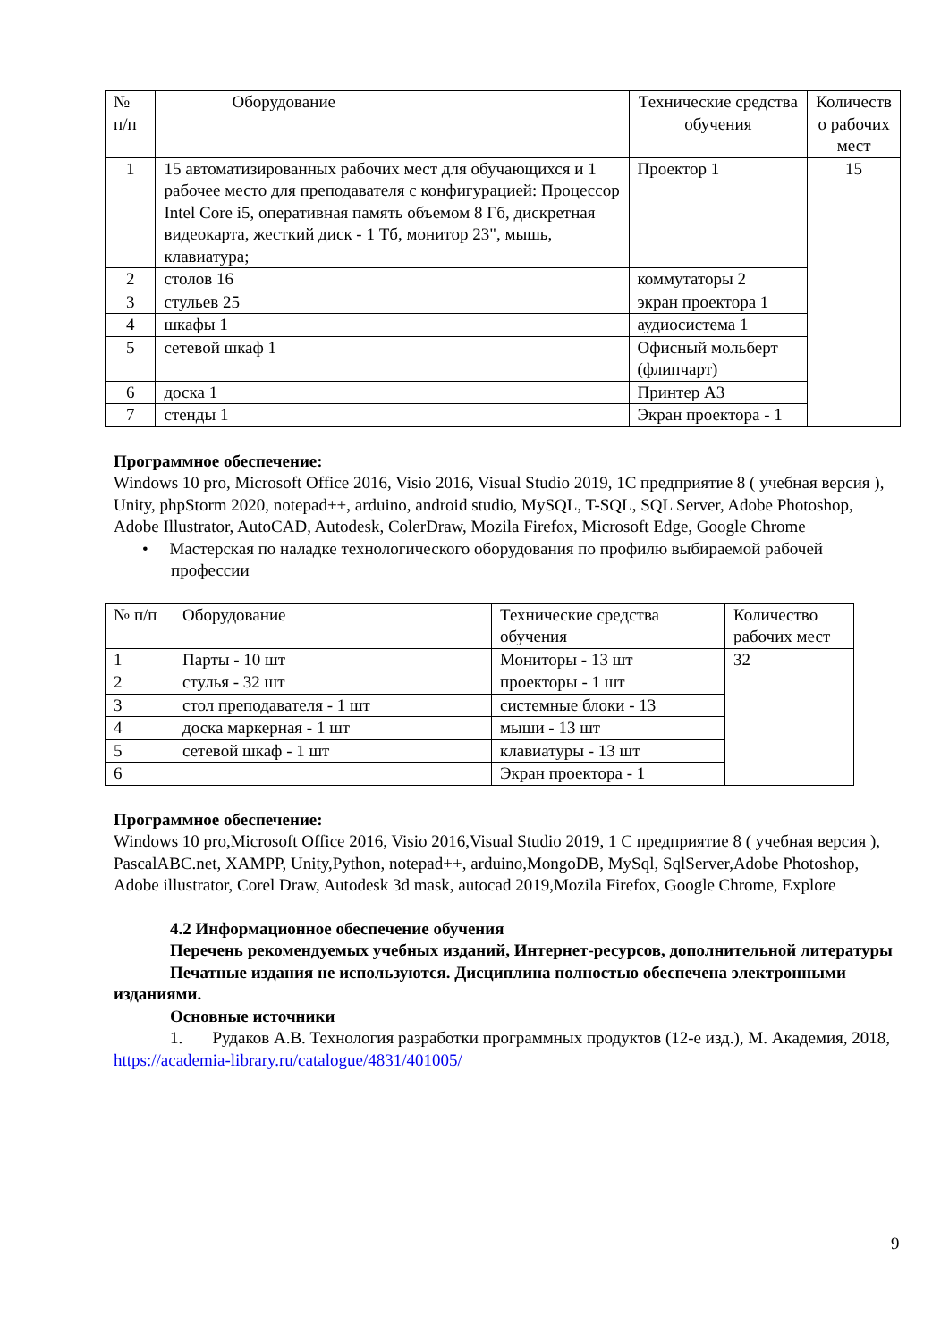| № п/п | Оборудование | Технические средства обучения | Количеств о рабочих мест |
| --- | --- | --- | --- |
| 1 | 15 автоматизированных рабочих мест для обучающихся и 1 рабочее место для преподавателя с конфигурацией: Процессор Intel Core i5, оперативная память объемом 8 Гб, дискретная видеокарта, жесткий диск - 1 Тб, монитор 23", мышь, клавиатура; | Проектор 1 | 15 |
| 2 | столов 16 | коммутаторы 2 | |
| 3 | стульев 25 | экран проектора 1 | |
| 4 | шкафы 1 | аудиосистема 1 | |
| 5 | сетевой шкаф 1 | Офисный мольберт (флипчарт) | |
| 6 | доска 1 | Принтер А3 | |
| 7 | стенды 1 | Экран проектора - 1 | |
Программное обеспечение:
Windows 10 pro, Microsoft Office 2016, Visio 2016, Visual Studio 2019, 1С предприятие 8 ( учебная версия ), Unity, phpStorm 2020, notepad++, arduino, android studio, MySQL, T-SQL, SQL Server, Adobe Photoshop, Adobe Illustrator, AutoCAD, Autodesk, ColerDraw, Mozila Firefox, Microsoft Edge, Google Chrome
• Мастерская по наладке технологического оборудования по профилю выбираемой рабочей профессии
| № п/п | Оборудование | Технические средства обучения | Количество рабочих мест |
| --- | --- | --- | --- |
| 1 | Парты - 10 шт | Мониторы - 13 шт | 32 |
| 2 | стулья - 32 шт | проекторы - 1 шт | |
| 3 | стол преподавателя - 1 шт | системные блоки - 13 | |
| 4 | доска маркерная - 1 шт | мыши - 13 шт | |
| 5 | сетевой шкаф - 1 шт | клавиатуры - 13 шт | |
| 6 | | Экран проектора - 1 | |
Программное обеспечение:
Windows 10 pro,Microsoft Office 2016, Visio 2016,Visual Studio 2019, 1 С предприятие 8 ( учебная версия ), PascalABC.net, XAMPP, Unity,Python, notepad++, arduino,MongoDB, MySql, SqlServer,Adobe Photoshop, Adobe illustrator, Corel Draw, Autodesk 3d mask, autocad 2019,Mozila Firefox, Google Chrome, Explore
4.2 Информационное обеспечение обучения
Перечень рекомендуемых учебных изданий, Интернет-ресурсов, дополнительной литературы
Печатные издания не используются. Дисциплина полностью обеспечена электронными изданиями.
Основные источники
1. Рудаков А.В. Технология разработки программных продуктов (12-е изд.), М. Академия, 2018, https://academia-library.ru/catalogue/4831/401005/
9